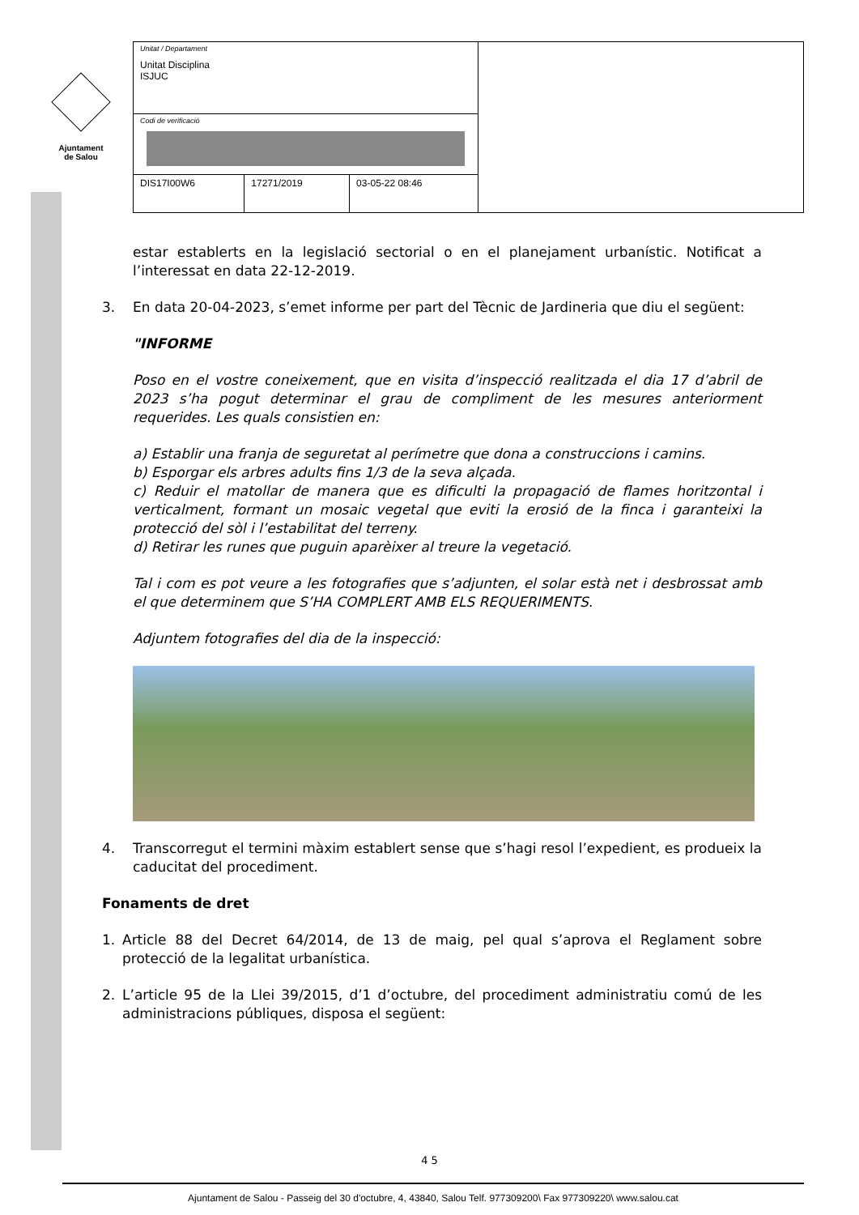Ajuntament
de Salou
| Unitat / Departament Unitat Disciplina ISJUC | | | |
| Codi de verificació | | | |
| DIS17I00W6 | 17271/2019 | 03-05-22 08:46 | |
estar establerts en la legislació sectorial o en el planejament urbanístic. Notificat a l’interessat en data 22-12-2019.
3. En data 20-04-2023, s’emet informe per part del Tècnic de Jardineria que diu el següent:
"INFORME
Poso en el vostre coneixement, que en visita d’inspecció realitzada el dia 17 d’abril de 2023 s’ha pogut determinar el grau de compliment de les mesures anteriorment requerides. Les quals consistien en:
a) Establir una franja de seguretat al perímetre que dona a construccions i camins.
b) Esporgar els arbres adults fins 1/3 de la seva alçada.
c) Reduir el matollar de manera que es dificulti la propagació de flames horitzontal i verticalment, formant un mosaic vegetal que eviti la erosió de la finca i garanteixi la protecció del sòl i l’estabilitat del terreny.
d) Retirar les runes que puguin aparèixer al treure la vegetació.
Tal i com es pot veure a les fotografies que s’adjunten, el solar està net i desbrossat amb el que determinem que S’HA COMPLERT AMB ELS REQUERIMENTS.
Adjuntem fotografies del dia de la inspecció:
4. Transcorregut el termini màxim establert sense que s’hagi resol l’expedient, es produeix la caducitat del procediment.
Fonaments de dret
1. Article 88 del Decret 64/2014, de 13 de maig, pel qual s’aprova el Reglament sobre protecció de la legalitat urbanística.
2. L’article 95 de la Llei 39/2015, d’1 d’octubre, del procediment administratiu comú de les administracions públiques, disposa el següent:
4 5
Ajuntament de Salou - Passeig del 30 d'octubre, 4, 43840, Salou Telf. 977309200\ Fax 977309220\ www.salou.cat